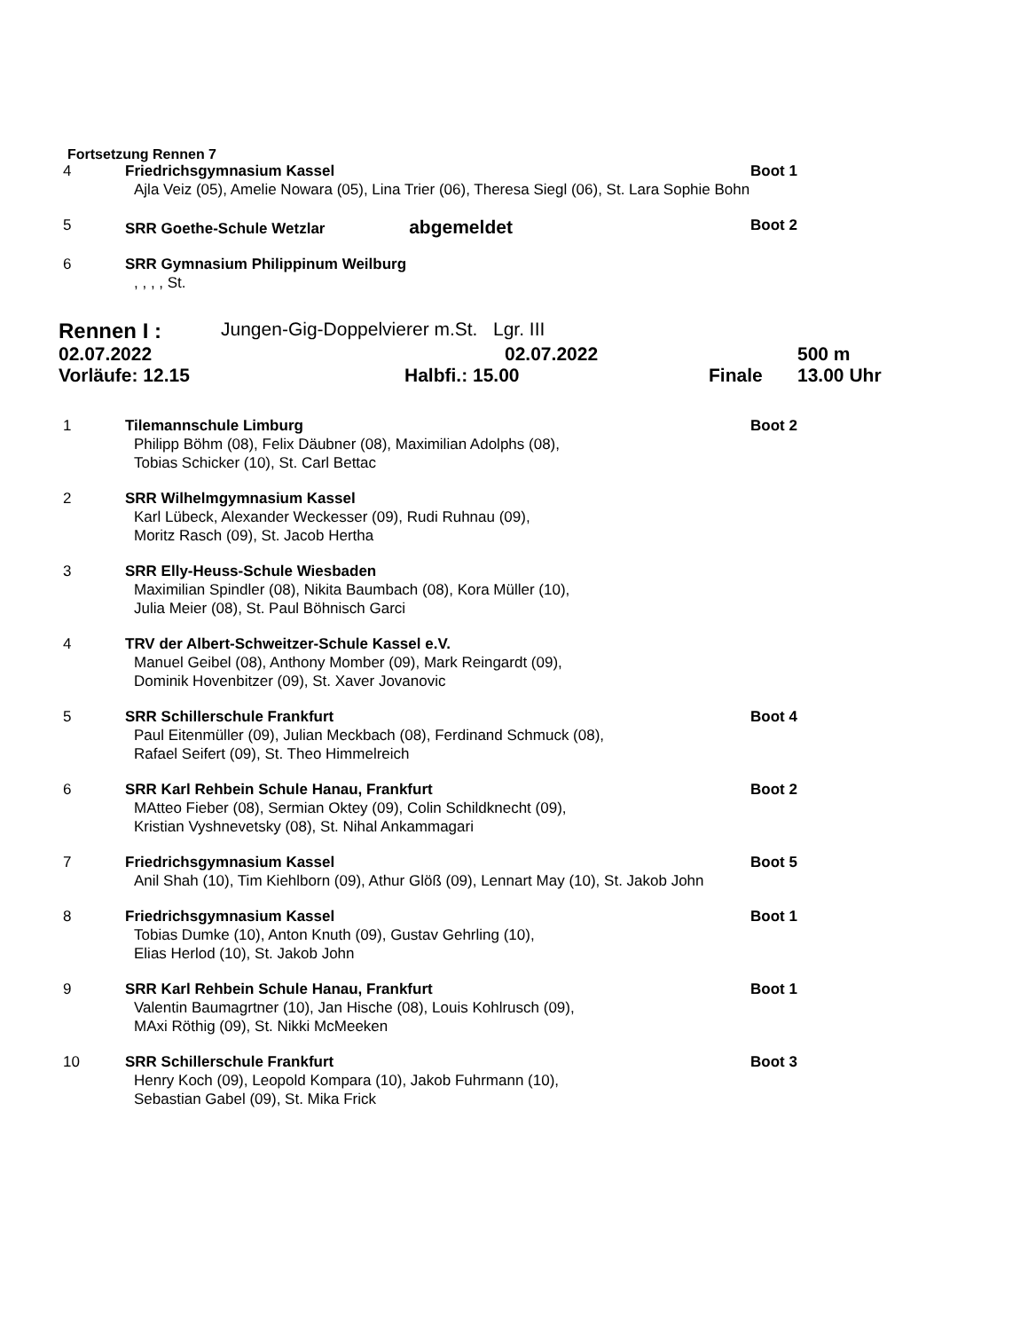Fortsetzung Rennen 7
4
Friedrichsgymnasium Kassel
Boot 1
Ajla Veiz (05), Amelie Nowara (05), Lina Trier (06), Theresa Siegl (06), St. Lara Sophie Bohn
5
SRR Goethe-Schule Wetzlar abgemeldet
Boot 2
6
SRR Gymnasium Philippinum Weilburg
, , , , St.
Rennen I : Jungen-Gig-Doppelvierer m.St. Lgr. III
02.07.2022 02.07.2022 500 m
Vorläufe: 12.15 Halbfi.: 15.00 Finale 13.00 Uhr
1
Tilemannschule Limburg
Boot 2
Philipp Böhm (08), Felix Däubner (08), Maximilian Adolphs (08),
Tobias Schicker (10), St. Carl Bettac
2
SRR Wilhelmgymnasium Kassel
Karl Lübeck, Alexander Weckesser (09), Rudi Ruhnau (09),
Moritz Rasch (09), St. Jacob Hertha
3
SRR Elly-Heuss-Schule Wiesbaden
Maximilian Spindler (08), Nikita Baumbach (08), Kora Müller (10),
Julia Meier (08), St. Paul Böhnisch Garci
4
TRV der Albert-Schweitzer-Schule Kassel e.V.
Manuel Geibel (08), Anthony Momber (09), Mark Reingardt (09),
Dominik Hovenbitzer (09), St. Xaver Jovanovic
5
SRR Schillerschule Frankfurt
Boot 4
Paul Eitenmüller (09), Julian Meckbach (08), Ferdinand Schmuck (08),
Rafael Seifert (09), St. Theo Himmelreich
6
SRR Karl Rehbein Schule Hanau, Frankfurt
Boot 2
MAtteo Fieber (08), Sermian Oktey (09), Colin Schildknecht (09),
Kristian Vyshnevetsky (08), St. Nihal Ankammagari
7
Friedrichsgymnasium Kassel
Boot 5
Anil Shah (10), Tim Kiehlborn (09), Athur Glöß (09), Lennart May (10), St. Jakob John
8
Friedrichsgymnasium Kassel
Boot 1
Tobias Dumke (10), Anton Knuth (09), Gustav Gehrling (10),
Elias Herlod (10), St. Jakob John
9
SRR Karl Rehbein Schule Hanau, Frankfurt
Boot 1
Valentin Baumagrtner (10), Jan Hische (08), Louis Kohlrusch (09),
MAxi Röthig (09), St. Nikki McMeeken
10
SRR Schillerschule Frankfurt
Boot 3
Henry Koch (09), Leopold Kompara (10), Jakob Fuhrmann (10),
Sebastian Gabel (09), St. Mika Frick